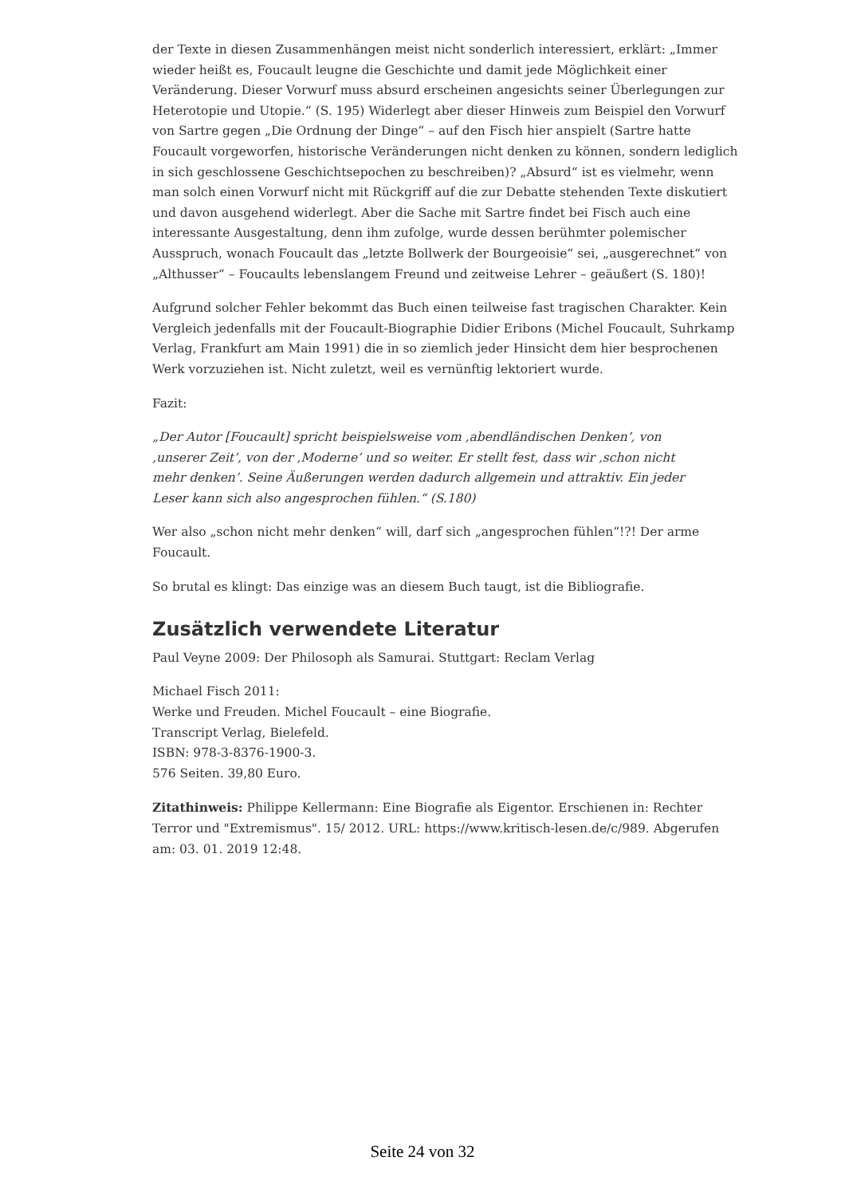der Texte in diesen Zusammenhängen meist nicht sonderlich interessiert, erklärt: „Immer wieder heißt es, Foucault leugne die Geschichte und damit jede Möglichkeit einer Veränderung. Dieser Vorwurf muss absurd erscheinen angesichts seiner Überlegungen zur Heterotopie und Utopie.“ (S. 195) Widerlegt aber dieser Hinweis zum Beispiel den Vorwurf von Sartre gegen „Die Ordnung der Dinge“ – auf den Fisch hier anspielt (Sartre hatte Foucault vorgeworfen, historische Veränderungen nicht denken zu können, sondern lediglich in sich geschlossene Geschichtsepochen zu beschreiben)? „Absurd“ ist es vielmehr, wenn man solch einen Vorwurf nicht mit Rückgriff auf die zur Debatte stehenden Texte diskutiert und davon ausgehend widerlegt. Aber die Sache mit Sartre findet bei Fisch auch eine interessante Ausgestaltung, denn ihm zufolge, wurde dessen berühmter polemischer Ausspruch, wonach Foucault das „letzte Bollwerk der Bourgeoisie“ sei, „ausgerechnet“ von „Althusser“ – Foucaults lebenslangem Freund und zeitweise Lehrer – geäußert (S. 180)!
Aufgrund solcher Fehler bekommt das Buch einen teilweise fast tragischen Charakter. Kein Vergleich jedenfalls mit der Foucault-Biographie Didier Eribons (Michel Foucault, Suhrkamp Verlag, Frankfurt am Main 1991) die in so ziemlich jeder Hinsicht dem hier besprochenen Werk vorzuziehen ist. Nicht zuletzt, weil es vernünftig lektoriert wurde.
Fazit:
„Der Autor [Foucault] spricht beispielsweise vom ‚abendländischen Denken’, von ‚unserer Zeit’, von der ‚Moderne’ und so weiter. Er stellt fest, dass wir ‚schon nicht mehr denken’. Seine Äußerungen werden dadurch allgemein und attraktiv. Ein jeder Leser kann sich also angesprochen fühlen.“ (S.180)
Wer also „schon nicht mehr denken“ will, darf sich „angesprochen fühlen“!?! Der arme Foucault.
So brutal es klingt: Das einzige was an diesem Buch taugt, ist die Bibliografie.
Zusätzlich verwendete Literatur
Paul Veyne 2009: Der Philosoph als Samurai. Stuttgart: Reclam Verlag
Michael Fisch 2011:
Werke und Freuden. Michel Foucault – eine Biografie.
Transcript Verlag, Bielefeld.
ISBN: 978-3-8376-1900-3.
576 Seiten. 39,80 Euro.
Zitathinweis: Philippe Kellermann: Eine Biografie als Eigentor. Erschienen in: Rechter Terror und "Extremismus". 15/ 2012. URL: https://www.kritisch-lesen.de/c/989. Abgerufen am: 03. 01. 2019 12:48.
Seite 24 von 32